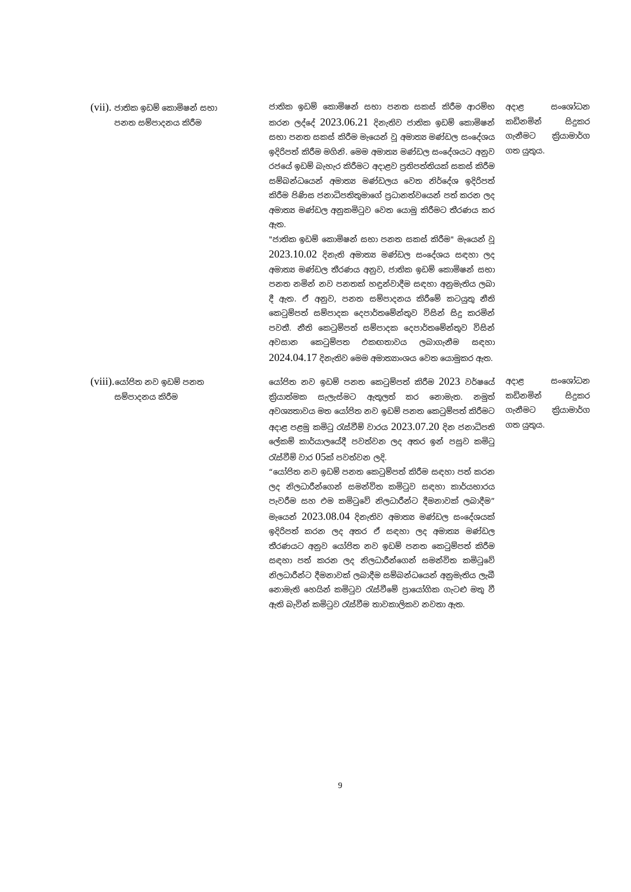| (vii). ජාතික ඉඩම් කොමිෂන් සභා පනත සම්පාදනය කිරීම | ජාතික ඉඩම් කොමිෂන් සභා පනත සකස් කිරීම ආරම්භ කරන ලද්දේ 2023.06.21 දිනැතිව ජාතික ඉඩම් කොමිෂන් සභා පනත සකස් කිරීම මැයෙන් වූ අමාත්‍ය මණ්ඩල සංදේශය ඉදිරිපත් කිරීම මගිනි. මෙම අමාත්‍ය මණ්ඩල සංදේශයට අනුව රජයේ ඉඩම් බැහැර කිරීමට අදාළව ප්‍රතිපත්තියක් සකස් කිරීම සම්බන්ධයෙන් අමාත්‍ය මණ්ඩලය වෙත නිර්දේශ ඉදිරිපත් කිරීම පිණිස ජනාධිපතිතුමාගේ ප්‍රධානත්වයෙන් පත් කරන ලද අමාත්‍ය මණ්ඩල අනුකමිටුව වෙත යොමු කිරීමට තීරණය කර ඇත. "ජාතික ඉඩම් කොමිෂන් සභා පනත සකස් කිරීම" මැයෙන් වූ 2023.10.02 දිනැති අමාත්‍ය මණ්ඩල සංදේශය සඳහා ලද අමාත්‍ය මණ්ඩල තීරණය අනුව, ජාතික ඉඩම් කොමිෂන් සභා පනත නමින් නව පනතක් හඳුන්වාදීම සඳහා අනුමැතිය ලබා දී ඇත. ඒ අනුව, පනත සම්පාදනය කිරීමේ කටයුතු නීති කෙටුම්පත් සම්පාදක දෙපාර්තමේන්තුව විසින් සිදු කරමින් පවතී. නීති කෙටුම්පත් සම්පාදක දෙපාර්තමේන්තුව විසින් අවසාන කෙටුම්පත එකඟතාවය ලබාගැනීම සඳහා 2024.04.17 දිනැතිව මෙම අමාත්‍යාංශය වෙත යොමුකර ඇත. | අදාළ සංශෝධන කඩිනමින් සිදුකර ගැනීමට ක්‍රියාමාර්ග ගත යුතුය. |
| (viii). යෝජිත නව ඉඩම් පනත සම්පාදනය කිරීම | යෝජිත නව ඉඩම් පනත කෙටුම්පත් කිරීම 2023 වර්ෂයේ ක්‍රියාත්මක සැලැස්මට ඇතුලත් කර නොමැත. නමුත් අවශ්‍යතාවය මත යෝජිත නව ඉඩම් පනත කෙටුම්පත් කිරීමට අදාළ පළමු කමිටු රැස්වීම් වාරය 2023.07.20 දින ජනාධිපති ලේකම් කාර්යාලයේදී පවත්වන ලද අතර ඉන් පසුව කමිටු රැස්වීම් වාර 05 ක් පවත්වන ලදි. “යෝජිත නව ඉඩම් පනත කෙටුම්පත් කිරීම සඳහා පත් කරන ලද නිලධාරීන්ගෙන් සමන්විත කමිටුව සඳහා කාර්යභාරය පැවරීම සහ එම කමිටුවේ නිලධාරීන්ට දීමනාවක් ලබාදීම” මැයෙන් 2023.08.04 දිනැතිව අමාත්‍ය මණ්ඩල සංදේශයක් ඉදිරිපත් කරන ලද අතර ඒ සඳහා ලද අමාත්‍ය මණ්ඩල තීරණයට අනුව යෝජිත නව ඉඩම් පනත කෙටුම්පත් කිරීම සඳහා පත් කරන ලද නිලධාරීන්ගෙන් සමන්විත කමිටුවේ නිලධාරීන්ට දීමනාවක් ලබාදීම සම්බන්ධයෙන් අනුමැතිය ලැබී නොමැති හෙයින් කමිටුව රැස්වීමේ ප්‍රායෝගික ගැටළු මතු වී ඇති බැවින් කමිටුව රැස්වීම තාවකාලිකව නවතා ඇත. | අදාළ සංශෝධන කඩිනමින් සිදුකර ගැනීමට ක්‍රියාමාර්ග ගත යුතුය. |
9